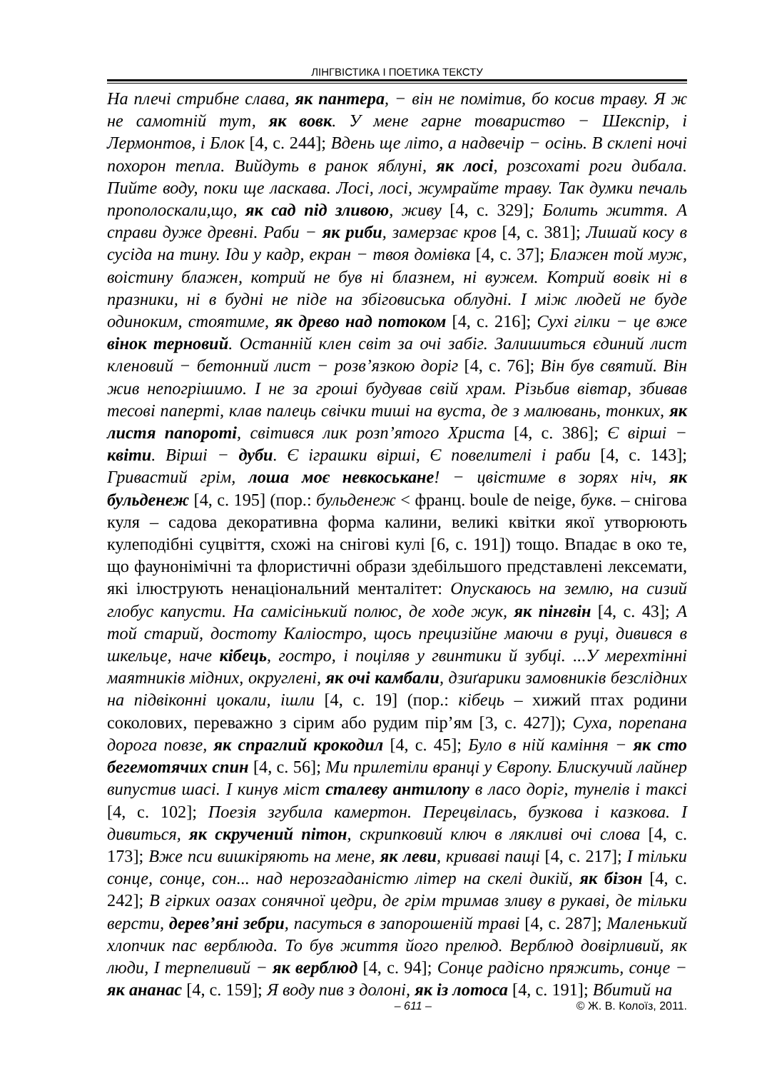ЛІНГВІСТИКА І ПОЕТИКА ТЕКСТУ
На плечі стрибне слава, як пантера, − він не помітив, бо косив траву. Я ж не самотній тут, як вовк. У мене гарне товариство − Шекспір, і Лермонтов, і Блок [4, с. 244]; Вдень ще літо, а надвечір − осінь. В склепі ночі похорон тепла. Вийдуть в ранок яблуні, як лосі, розсохаті роги дибала. Пийте воду, поки ще ласкава. Лосі, лосі, жумрайте траву. Так думки печаль прополоскали,що, як сад під зливою, живу [4, с. 329]; Болить життя. А справи дуже древні. Раби − як риби, замерзає кров [4, с. 381]; Лишай косу в сусіда на тину. Іди у кадр, екран − твоя домівка [4, с. 37]; Блажен той муж, воістину блажен, котрий не був ні блазнем, ні вужем. Котрий вовік ні в празники, ні в будні не піде на збіговиська облудні. І між людей не буде одиноким, стоятиме, як древо над потоком [4, с. 216]; Сухі гілки − це вже вінок терновий. Останній клен світ за очі забіг. Залишиться єдиний лист кленовий − бетонний лист − розв’язкою доріг [4, с. 76]; Він був святий. Він жив непогрішимо. І не за гроші будував свій храм. Різьбив вівтар, збивав тесові паперті, клав палець свічки тиші на вуста, де з малювань, тонких, як листя папороті, світився лик розп’ятого Христа [4, с. 386]; Є вірші − квіти. Вірші − дуби. Є іграшки вірші, Є повелителі і раби [4, с. 143]; Гривастий грім, лоша моє невкоськане! − цвістиме в зорях ніч, як бульденеж [4, с. 195] (пор.: бульденеж < франц. boule de neige, букв. – снігова куля – садова декоративна форма калини, великі квітки якої утворюють кулеподібні суцвіття, схожі на снігові кулі [6, с. 191]) тощо. Впадає в око те, що фаунонімічні та флористичні образи здебільшого представлені лексемати, які ілюструють ненаціональний менталітет: Опускаюсь на землю, на сизий глобус капусти. На самісінький полюс, де ходе жук, як пінгвін [4, с. 43]; А той старий, достоту Каліостро, щось прецизійне маючи в руці, дивився в шкельце, наче кібець, гостро, і поціляв у гвинтики й зубці. ...У мерехтінні маятників мідних, округлені, як очі камбали, дзиґарики замовників безслідних на підвіконні цокали, ішли [4, с. 19] (пор.: кібець – хижий птах родини соколових, переважно з сірим або рудим пір’ям [3, с. 427]); Суха, порепана дорога повзе, як спраглий крокодил [4, с. 45]; Було в ній каміння − як сто бегемотячих спин [4, с. 56]; Ми прилетіли вранці у Європу. Блискучий лайнер випустив шасі. І кинув міст сталеву антилопу в ласо доріг, тунелів і таксі [4, с. 102]; Поезія згубила камертон. Перецвілась, бузкова і казкова. І дивиться, як скручений пітон, скрипковий ключ в лякливі очі слова [4, с. 173]; Вже пси вишкіряють на мене, як леви, криваві пащі [4, с. 217]; І тільки сонце, сонце, сон... над нерозгаданістю літер на скелі дикій, як бізон [4, с. 242]; В гірких оазах сонячної цедри, де грім тримав зливу в рукаві, де тільки версти, дерев’яні зебри, пасуться в запорошеній траві [4, с. 287]; Маленький хлопчик пас верблюда. То був життя його прелюд. Верблюд довірливий, як люди, І терпеливий − як верблюд [4, с. 94]; Сонце радісно пряжить, сонце − як ананас [4, с. 159]; Я воду пив з долоні, як із лотоса [4, с. 191]; Вбитий на
– 611 – © Ж. В. Колоїз, 2011.